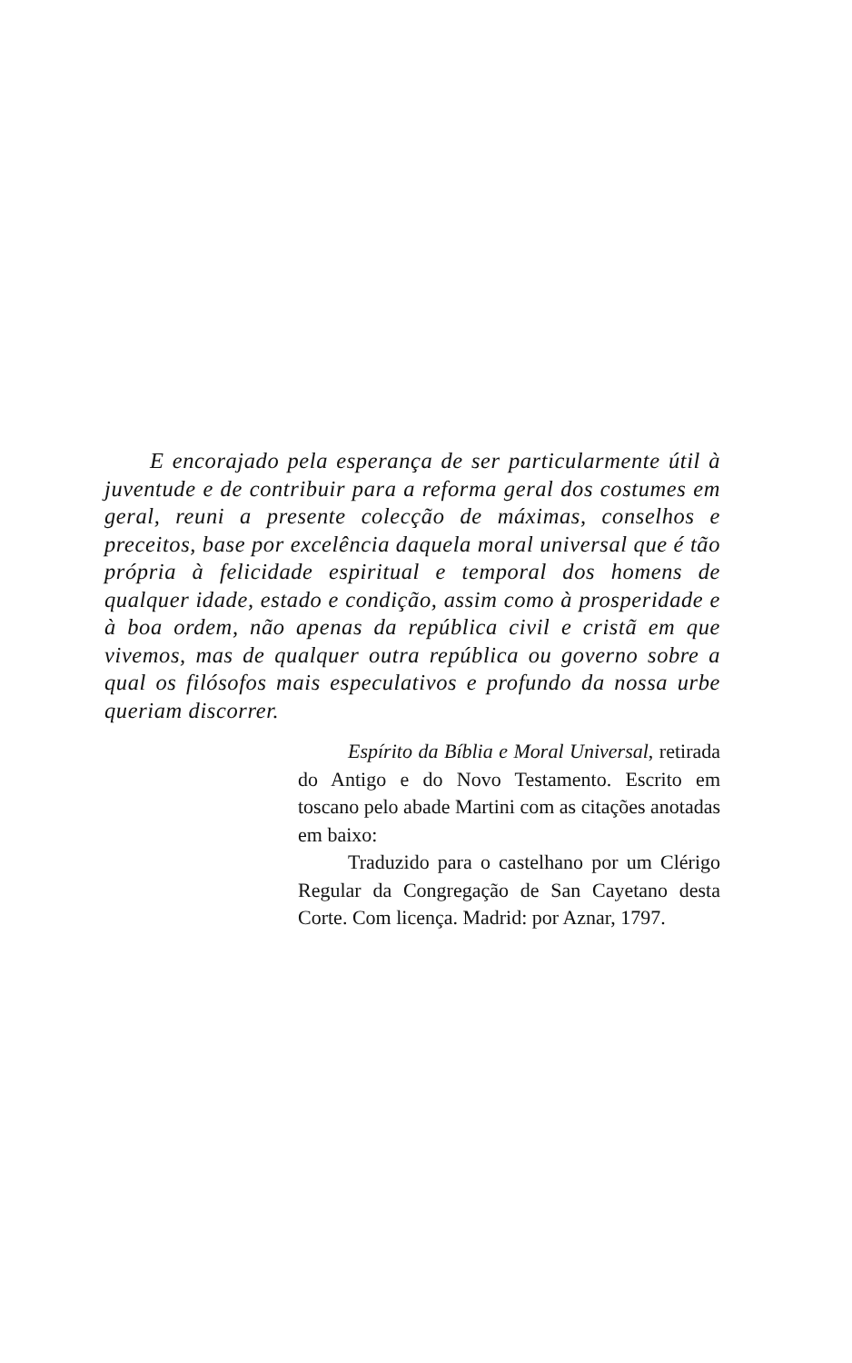E encorajado pela esperança de ser particularmente útil à juventude e de contribuir para a reforma geral dos costumes em geral, reuni a presente colecção de máximas, conselhos e preceitos, base por excelência daquela moral universal que é tão própria à felicidade espiritual e temporal dos homens de qualquer idade, estado e condição, assim como à prosperidade e à boa ordem, não apenas da república civil e cristã em que vivemos, mas de qualquer outra república ou governo sobre a qual os filósofos mais especulativos e profundo da nossa urbe queriam discorrer.
Espírito da Bíblia e Moral Universal, retirada do Antigo e do Novo Testamento. Escrito em toscano pelo abade Martini com as citações anotadas em baixo:
Traduzido para o castelhano por um Clérigo Regular da Congregação de San Cayetano desta Corte. Com licença. Madrid: por Aznar, 1797.